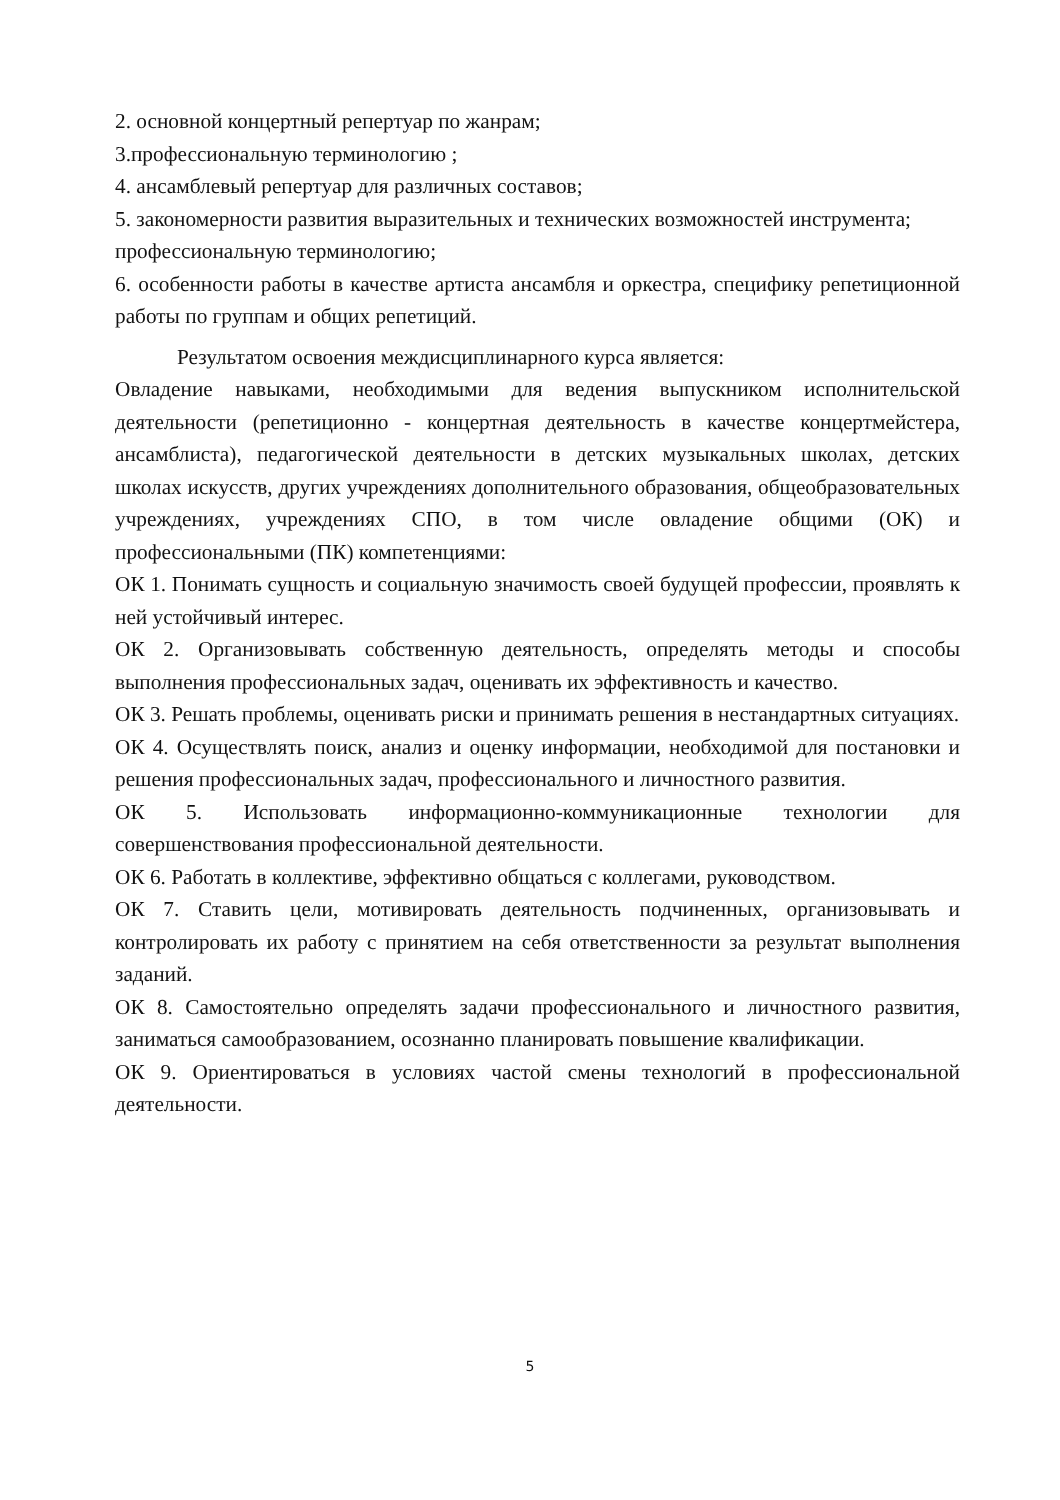2. основной концертный репертуар по жанрам;
3.профессиональную терминологию ;
4. ансамблевый репертуар для различных составов;
5. закономерности развития выразительных и технических возможностей инструмента;
профессиональную терминологию;
6. особенности работы в качестве артиста ансамбля и оркестра, специфику репетиционной работы по группам и общих репетиций.
Результатом освоения междисциплинарного курса является:
Овладение навыками, необходимыми для ведения выпускником исполнительской деятельности (репетиционно - концертная деятельность в качестве концертмейстера, ансамблиста), педагогической деятельности в детских музыкальных школах, детских школах искусств, других учреждениях дополнительного образования, общеобразовательных учреждениях, учреждениях СПО, в том числе овладение общими (ОК) и профессиональными (ПК) компетенциями:
ОК 1. Понимать сущность и социальную значимость своей будущей профессии, проявлять к ней устойчивый интерес.
ОК 2. Организовывать собственную деятельность, определять методы и способы выполнения профессиональных задач, оценивать их эффективность и качество.
ОК 3. Решать проблемы, оценивать риски и принимать решения в нестандартных ситуациях.
ОК 4. Осуществлять поиск, анализ и оценку информации, необходимой для постановки и решения профессиональных задач, профессионального и личностного развития.
ОК 5. Использовать информационно-коммуникационные технологии для совершенствования профессиональной деятельности.
ОК 6. Работать в коллективе, эффективно общаться с коллегами, руководством.
ОК 7. Ставить цели, мотивировать деятельность подчиненных, организовывать и контролировать их работу с принятием на себя ответственности за результат выполнения заданий.
ОК 8. Самостоятельно определять задачи профессионального и личностного развития, заниматься самообразованием, осознанно планировать повышение квалификации.
ОК 9. Ориентироваться в условиях частой смены технологий в профессиональной деятельности.
5